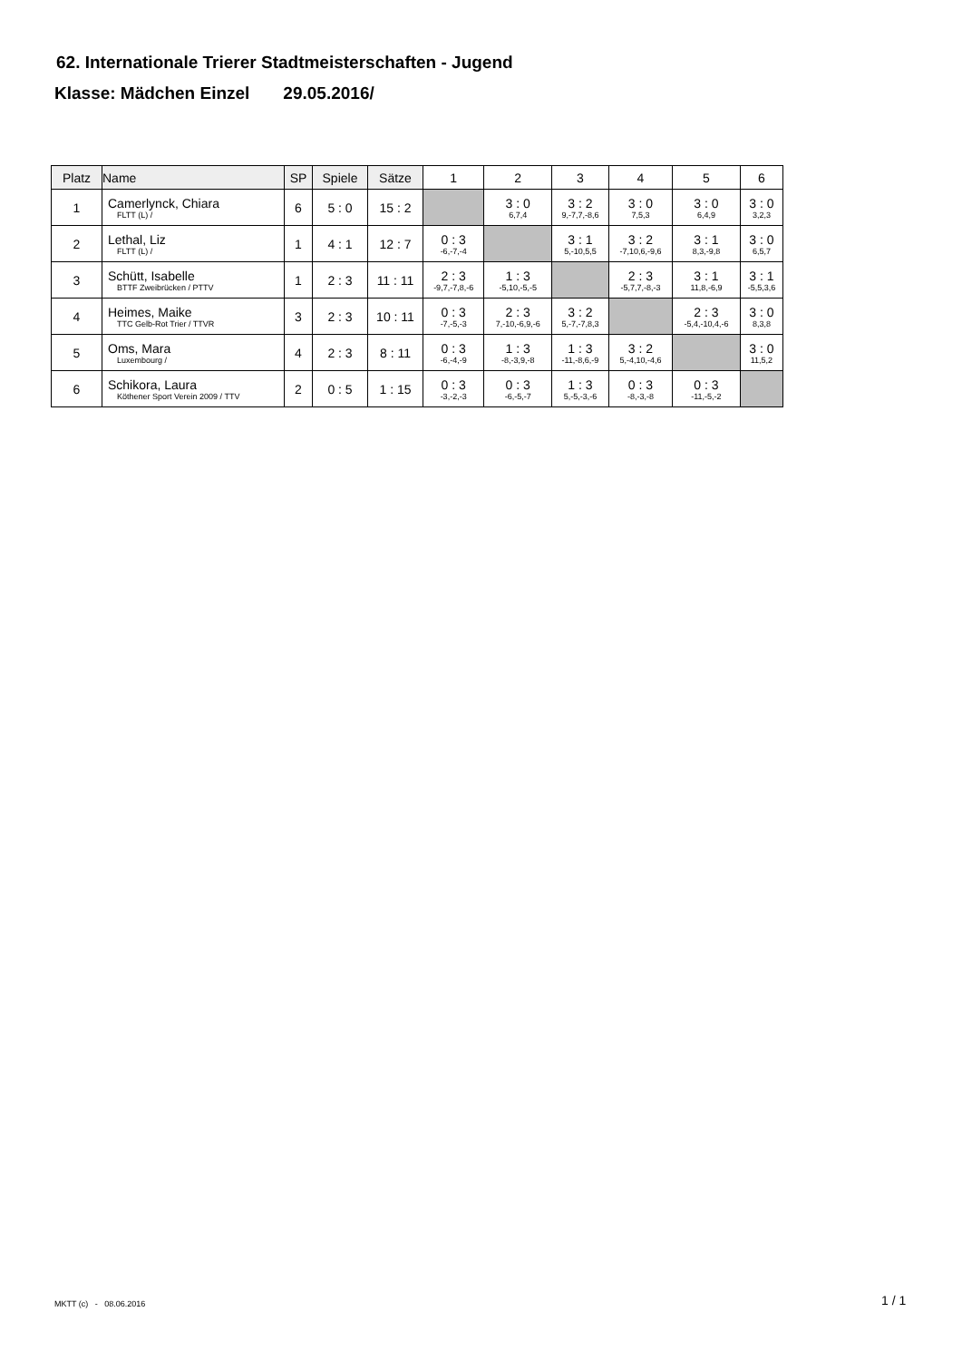62. Internationale Trierer Stadtmeisterschaften - Jugend
Klasse: Mädchen Einzel 29.05.2016/
| Platz | Name | SP | Spiele | Sätze | 1 | 2 | 3 | 4 | 5 | 6 |
| --- | --- | --- | --- | --- | --- | --- | --- | --- | --- | --- |
| 1 | Camerlynck, Chiara FLTT (L) / | 6 | 5 : 0 | 15 : 2 | | 3 : 0 6,7,4 | 3 : 2 9,-7,7,-8,6 | 3 : 0 7,5,3 | 3 : 0 6,4,9 | 3 : 0 3,2,3 |
| 2 | Lethal, Liz FLTT (L) / | 1 | 4 : 1 | 12 : 7 | 0 : 3 -6,-7,-4 | | 3 : 1 5,-10,5,5 | 3 : 2 -7,10,6,-9,6 | 3 : 1 8,3,-9,8 | 3 : 0 6,5,7 |
| 3 | Schütt, Isabelle BTTF Zweibrücken / PTTV | 1 | 2 : 3 | 11 : 11 | 2 : 3 -9,7,-7,8,-6 | 1 : 3 -5,10,-5,-5 | | 2 : 3 -5,7,7,-8,-3 | 3 : 1 11,8,-6,9 | 3 : 1 -5,5,3,6 |
| 4 | Heimes, Maike TTC Gelb-Rot Trier / TTVR | 3 | 2 : 3 | 10 : 11 | 0 : 3 -7,-5,-3 | 2 : 3 7,-10,-6,9,-6 | 3 : 2 5,-7,-7,8,3 | | 2 : 3 -5,4,-10,4,-6 | 3 : 0 8,3,8 |
| 5 | Oms, Mara Luxembourg / | 4 | 2 : 3 | 8 : 11 | 0 : 3 -6,-4,-9 | 1 : 3 -8,-3,9,-8 | 1 : 3 -11,-8,6,-9 | 3 : 2 5,-4,10,-4,6 | | 3 : 0 11,5,2 |
| 6 | Schikora, Laura Köthener Sport Verein 2009 / TTV | 2 | 0 : 5 | 1 : 15 | 0 : 3 -3,-2,-3 | 0 : 3 -6,-5,-7 | 1 : 3 5,-5,-3,-6 | 0 : 3 -8,-3,-8 | 0 : 3 -11,-5,-2 | |
MKTT (c) - 08.06.2016 1 / 1